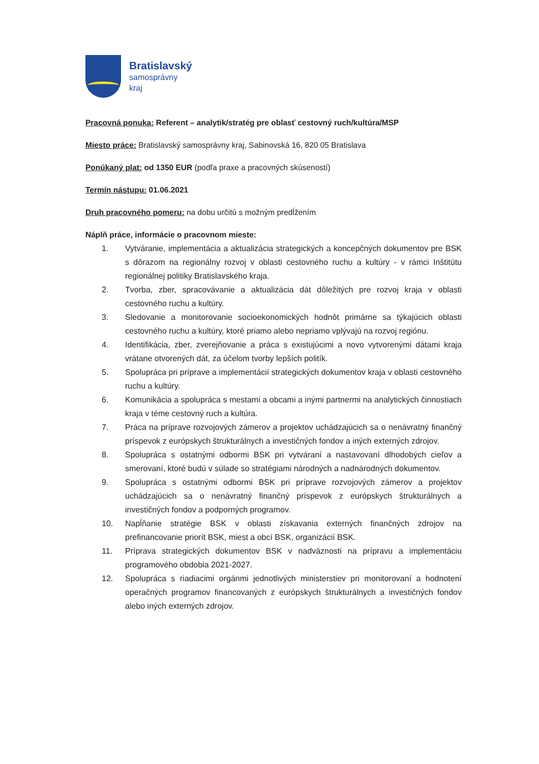Bratislavský
samosprávny
kraj
Pracovná ponuka: Referent – analytik/stratég pre oblasť cestovný ruch/kultúra/MSP
Miesto práce: Bratislavský samosprávny kraj, Sabinovská 16, 820 05 Bratislava
Ponúkaný plat: od 1350 EUR (podľa praxe a pracovných skúseností)
Termín nástupu: 01.06.2021
Druh pracovného pomeru: na dobu určitú s možným predĺžením
Náplň práce, informácie o pracovnom mieste:
1. Vytváranie, implementácia a aktualizácia strategických a koncepčných dokumentov pre BSK s dôrazom na regionálny rozvoj v oblasti cestovného ruchu a kultúry - v rámci Inštitútu regionálnej politiky Bratislavského kraja.
2. Tvorba, zber, spracovávanie a aktualizácia dát dôležitých pre rozvoj kraja v oblasti cestovného ruchu a kultúry.
3. Sledovanie a monitorovanie socioekonomických hodnôt primárne sa týkajúcich oblasti cestovného ruchu a kultúry, ktoré priamo alebo nepriamo vplývajú na rozvoj regiónu.
4. Identifikácia, zber, zverejňovanie a práca s existujúcimi a novo vytvorenými dátami kraja vrátane otvorených dát, za účelom tvorby lepších politík.
5. Spolupráca pri príprave a implementácií strategických dokumentov kraja v oblasti cestovného ruchu a kultúry.
6. Komunikácia a spolupráca s mestami a obcami a inými partnermi na analytických činnostiach kraja v téme cestovný ruch a kultúra.
7. Práca na príprave rozvojových zámerov a projektov uchádzajúcich sa o nenávratný finančný príspevok z európskych štrukturálnych a investičných fondov a iných externých zdrojov.
8. Spolupráca s ostatnými odbormi BSK pri vytváraní a nastavovaní dlhodobých cieľov a smerovaní, ktoré budú v súlade so stratégiami národných a nadnárodných dokumentov.
9. Spolupráca s ostatnými odbormi BSK pri príprave rozvojových zámerov a projektov uchádzajúcich sa o nenávratný finančný príspevok z európskych štrukturálnych a investičných fondov a podporných programov.
10. Napĺňanie stratégie BSK v oblasti získavania externých finančných zdrojov na prefinancovanie priorít BSK, miest a obcí BSK, organizácií BSK.
11. Príprava strategických dokumentov BSK v nadväznosti na prípravu a implementáciu programového obdobia 2021-2027.
12. Spolupráca s riadiacimi orgánmi jednotlivých ministerstiev pri monitorovaní a hodnotení operačných programov financovaných z európskych štrukturálnych a investičných fondov alebo iných externých zdrojov.